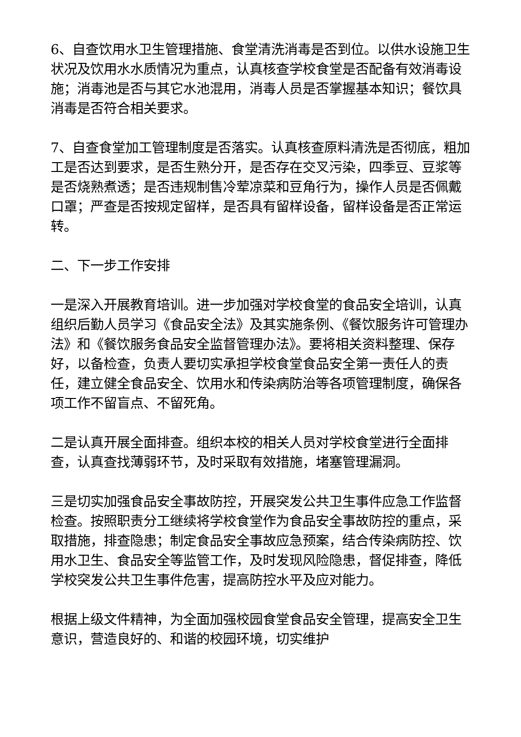6、自查饮用水卫生管理措施、食堂清洗消毒是否到位。以供水设施卫生状况及饮用水水质情况为重点，认真核查学校食堂是否配备有效消毒设施；消毒池是否与其它水池混用，消毒人员是否掌握基本知识；餐饮具消毒是否符合相关要求。
7、自查食堂加工管理制度是否落实。认真核查原料清洗是否彻底，粗加工是否达到要求，是否生熟分开，是否存在交叉污染，四季豆、豆浆等是否烧熟煮透；是否违规制售冷荤凉菜和豆角行为，操作人员是否佩戴口罩；严查是否按规定留样，是否具有留样设备，留样设备是否正常运转。
二、下一步工作安排
一是深入开展教育培训。进一步加强对学校食堂的食品安全培训，认真组织后勤人员学习《食品安全法》及其实施条例、《餐饮服务许可管理办法》和《餐饮服务食品安全监督管理办法》。要将相关资料整理、保存好，以备检查，负责人要切实承担学校食堂食品安全第一责任人的责任，建立健全食品安全、饮用水和传染病防治等各项管理制度，确保各项工作不留盲点、不留死角。
二是认真开展全面排查。组织本校的相关人员对学校食堂进行全面排查，认真查找薄弱环节，及时采取有效措施，堵塞管理漏洞。
三是切实加强食品安全事故防控，开展突发公共卫生事件应急工作监督检查。按照职责分工继续将学校食堂作为食品安全事故防控的重点，采取措施，排查隐患；制定食品安全事故应急预案，结合传染病防控、饮用水卫生、食品安全等监管工作，及时发现风险隐患，督促排查，降低学校突发公共卫生事件危害，提高防控水平及应对能力。
根据上级文件精神，为全面加强校园食堂食品安全管理，提高安全卫生意识，营造良好的、和谐的校园环境，切实维护